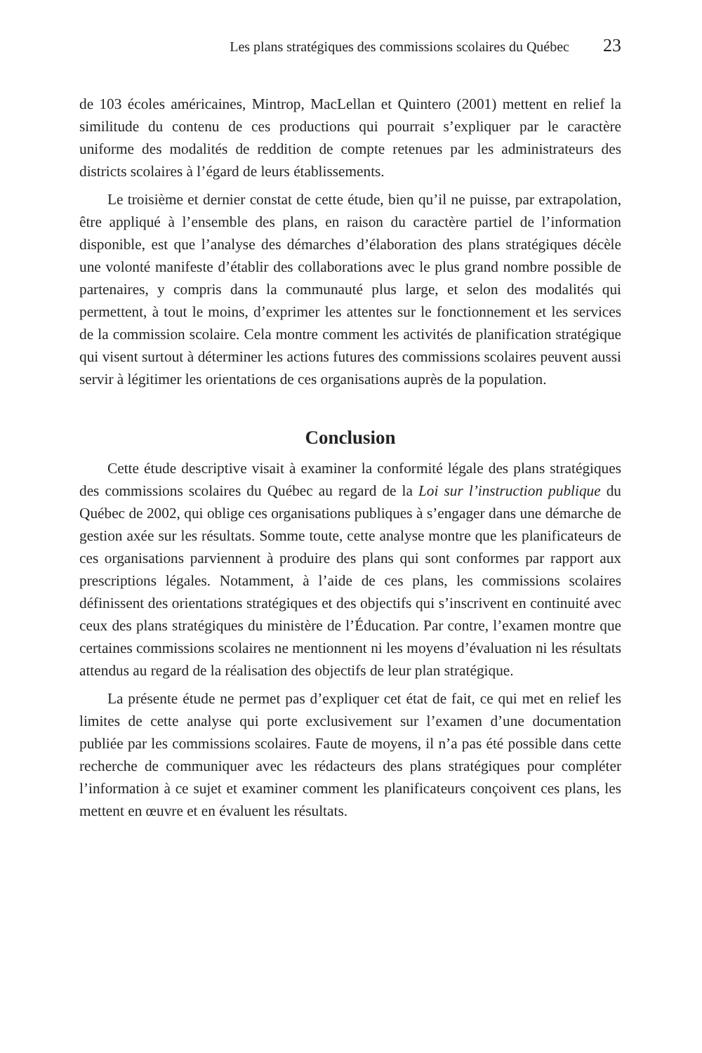Les plans stratégiques des commissions scolaires du Québec 23
de 103 écoles américaines, Mintrop, MacLellan et Quintero (2001) mettent en relief la similitude du contenu de ces productions qui pourrait s’expliquer par le caractère uniforme des modalités de reddition de compte retenues par les administrateurs des districts scolaires à l’égard de leurs établissements.
Le troisième et dernier constat de cette étude, bien qu’il ne puisse, par extrapolation, être appliqué à l’ensemble des plans, en raison du caractère partiel de l’information disponible, est que l’analyse des démarches d’élaboration des plans stratégiques décèle une volonté manifeste d’établir des collaborations avec le plus grand nombre possible de partenaires, y compris dans la communauté plus large, et selon des modalités qui permettent, à tout le moins, d’exprimer les attentes sur le fonctionnement et les services de la commission scolaire. Cela montre comment les activités de planification stratégique qui visent surtout à déterminer les actions futures des commissions scolaires peuvent aussi servir à légitimer les orientations de ces organisations auprès de la population.
Conclusion
Cette étude descriptive visait à examiner la conformité légale des plans stratégiques des commissions scolaires du Québec au regard de la Loi sur l’instruction publique du Québec de 2002, qui oblige ces organisations publiques à s’engager dans une démarche de gestion axée sur les résultats. Somme toute, cette analyse montre que les planificateurs de ces organisations parviennent à produire des plans qui sont conformes par rapport aux prescriptions légales. Notamment, à l’aide de ces plans, les commissions scolaires définissent des orientations stratégiques et des objectifs qui s’inscrivent en continuité avec ceux des plans stratégiques du ministère de l’Éducation. Par contre, l’examen montre que certaines commissions scolaires ne mentionnent ni les moyens d’évaluation ni les résultats attendus au regard de la réalisation des objectifs de leur plan stratégique.
La présente étude ne permet pas d’expliquer cet état de fait, ce qui met en relief les limites de cette analyse qui porte exclusivement sur l’examen d’une documentation publiée par les commissions scolaires. Faute de moyens, il n’a pas été possible dans cette recherche de communiquer avec les rédacteurs des plans stratégiques pour compléter l’information à ce sujet et examiner comment les planificateurs conçoivent ces plans, les mettent en œuvre et en évaluent les résultats.